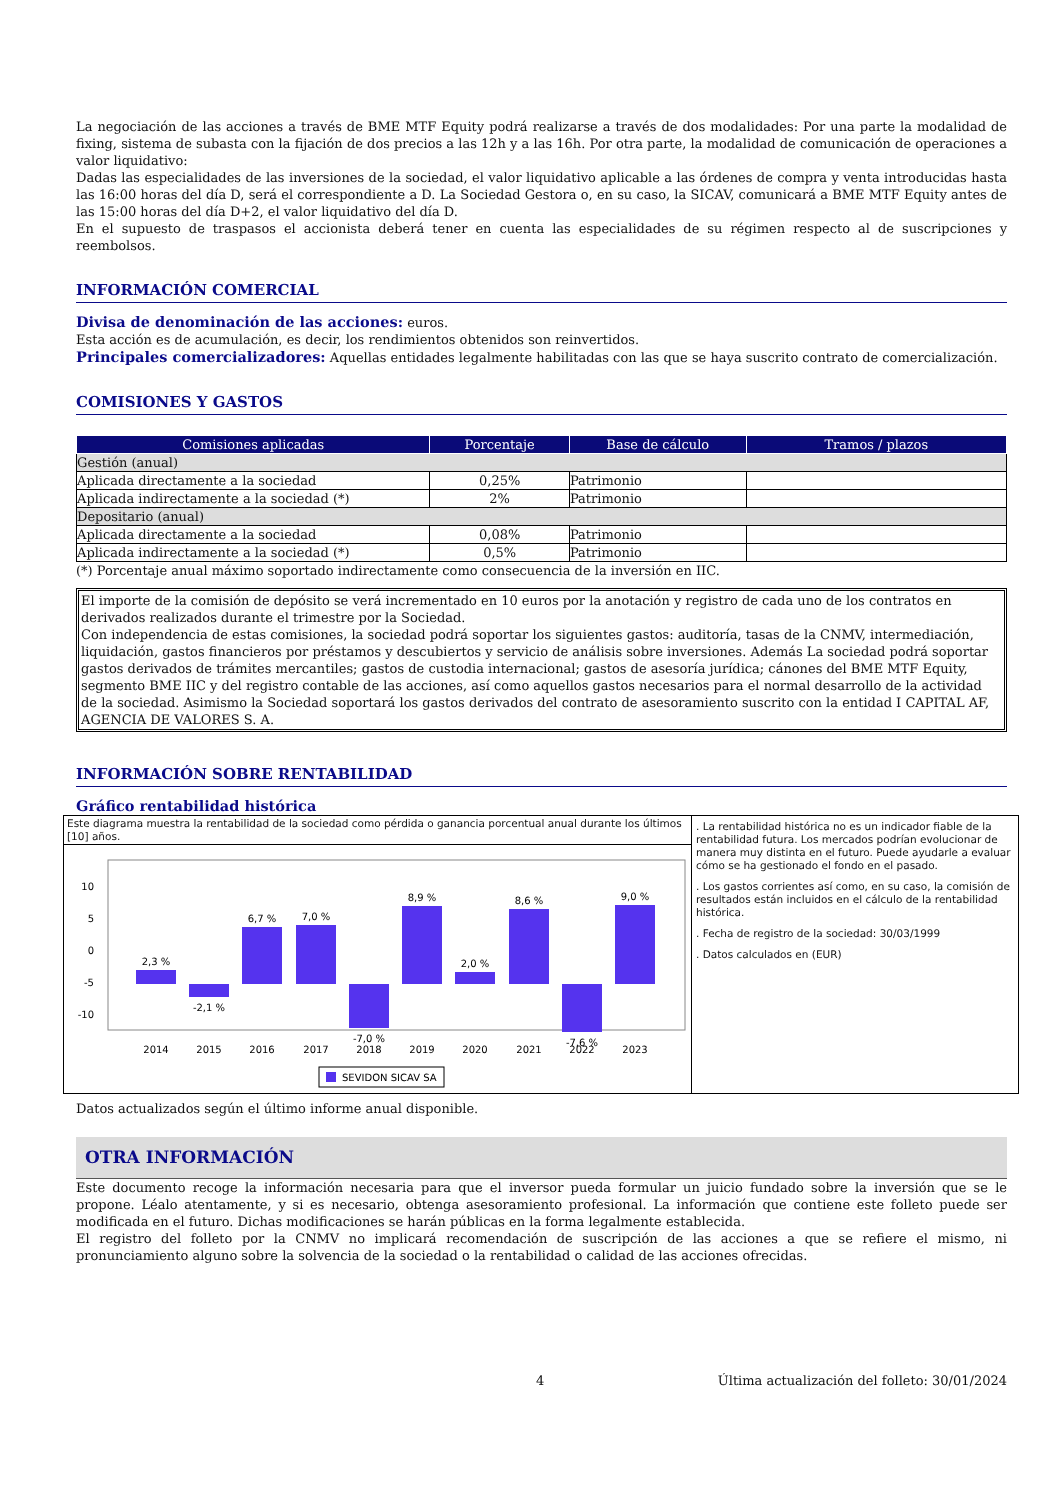La negociación de las acciones a través de BME MTF Equity podrá realizarse a través de dos modalidades: Por una parte la modalidad de fixing, sistema de subasta con la fijación de dos precios a las 12h y a las 16h. Por otra parte, la modalidad de comunicación de operaciones a valor liquidativo:
Dadas las especialidades de las inversiones de la sociedad, el valor liquidativo aplicable a las órdenes de compra y venta introducidas hasta las 16:00 horas del día D, será el correspondiente a D. La Sociedad Gestora o, en su caso, la SICAV, comunicará a BME MTF Equity antes de las 15:00 horas del día D+2, el valor liquidativo del día D.
En el supuesto de traspasos el accionista deberá tener en cuenta las especialidades de su régimen respecto al de suscripciones y reembolsos.
INFORMACIÓN COMERCIAL
Divisa de denominación de las acciones: euros.
Esta acción es de acumulación, es decir, los rendimientos obtenidos son reinvertidos.
Principales comercializadores: Aquellas entidades legalmente habilitadas con las que se haya suscrito contrato de comercialización.
COMISIONES Y GASTOS
| Comisiones aplicadas | Porcentaje | Base de cálculo | Tramos / plazos |
| --- | --- | --- | --- |
| Gestión (anual) | | | |
| Aplicada directamente a la sociedad | 0,25% | Patrimonio | |
| Aplicada indirectamente a la sociedad (*) | 2% | Patrimonio | |
| Depositario (anual) | | | |
| Aplicada directamente a la sociedad | 0,08% | Patrimonio | |
| Aplicada indirectamente a la sociedad (*) | 0,5% | Patrimonio | |
(*) Porcentaje anual máximo soportado indirectamente como consecuencia de la inversión en IIC.
El importe de la comisión de depósito se verá incrementado en 10 euros por la anotación y registro de cada uno de los contratos en derivados realizados durante el trimestre por la Sociedad.
Con independencia de estas comisiones, la sociedad podrá soportar los siguientes gastos: auditoría, tasas de la CNMV, intermediación, liquidación, gastos financieros por préstamos y descubiertos y servicio de análisis sobre inversiones. Además La sociedad podrá soportar gastos derivados de trámites mercantiles; gastos de custodia internacional; gastos de asesoría jurídica; cánones del BME MTF Equity, segmento BME IIC y del registro contable de las acciones, así como aquellos gastos necesarios para el normal desarrollo de la actividad de la sociedad. Asimismo la Sociedad soportará los gastos derivados del contrato de asesoramiento suscrito con la entidad I CAPITAL AF, AGENCIA DE VALORES S. A.
INFORMACIÓN SOBRE RENTABILIDAD
Gráfico rentabilidad histórica
Este diagrama muestra la rentabilidad de la sociedad como pérdida o ganancia porcentual anual durante los últimos [10] años.
2,3 %
-2,1 %
6,7 %
7,0 %
-7,0 %
8,9 %
2,0 %
8,6 %
-7,6 %
9,0 %
2014
2015
2016
2017
2018
2019
2020
2021
2022
2023
10
5
0
-5
-10
SEVIDON SICAV SA
. La rentabilidad histórica no es un indicador fiable de la rentabilidad futura. Los mercados podrían evolucionar de manera muy distinta en el futuro. Puede ayudarle a evaluar cómo se ha gestionado el fondo en el pasado.
. Los gastos corrientes así como, en su caso, la comisión de resultados están incluidos en el cálculo de la rentabilidad histórica.
. Fecha de registro de la sociedad: 30/03/1999
. Datos calculados en (EUR)
Datos actualizados según el último informe anual disponible.
OTRA INFORMACIÓN
Este documento recoge la información necesaria para que el inversor pueda formular un juicio fundado sobre la inversión que se le propone. Léalo atentamente, y si es necesario, obtenga asesoramiento profesional. La información que contiene este folleto puede ser modificada en el futuro. Dichas modificaciones se harán públicas en la forma legalmente establecida.
El registro del folleto por la CNMV no implicará recomendación de suscripción de las acciones a que se refiere el mismo, ni pronunciamiento alguno sobre la solvencia de la sociedad o la rentabilidad o calidad de las acciones ofrecidas.
4 Última actualización del folleto: 30/01/2024